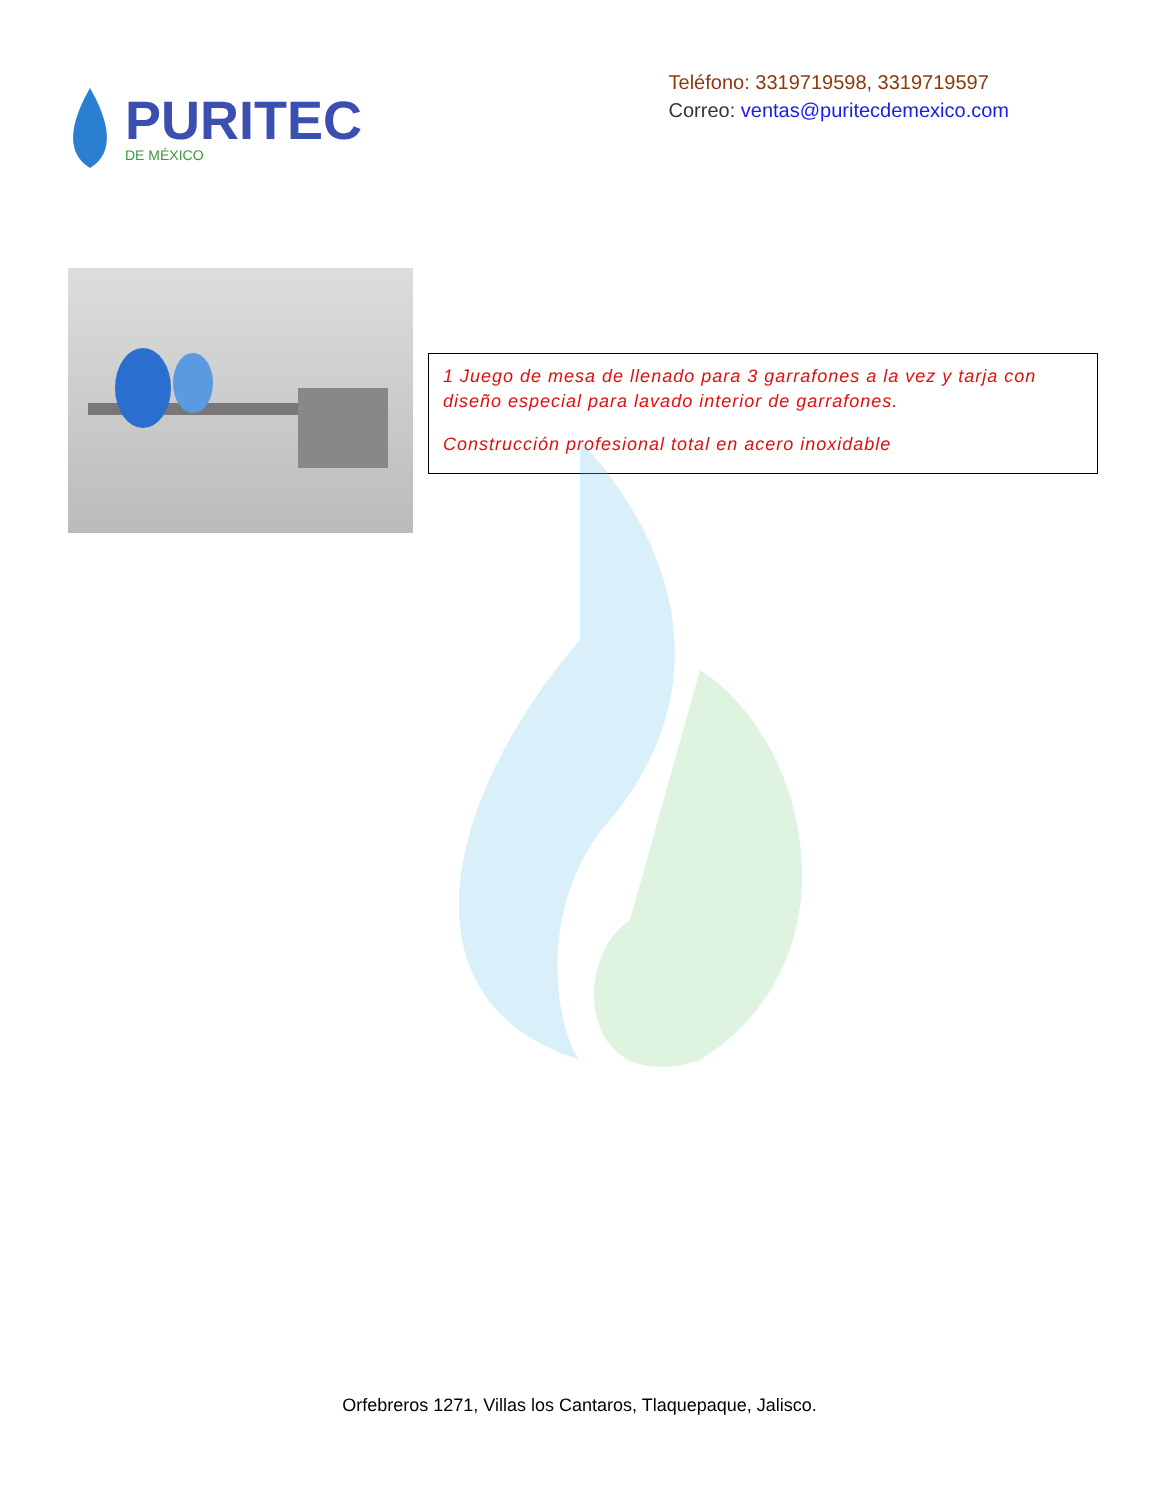PURITEC
DE MÉXICO
Teléfono: 3319719598, 3319719597
Correo: ventas@puritecdemexico.com
1 Juego de mesa de llenado para 3 garrafones a la vez y tarja con diseño especial para lavado interior de garrafones.
Construcción profesional total en acero inoxidable
Orfebreros 1271, Villas los Cantaros, Tlaquepaque, Jalisco.